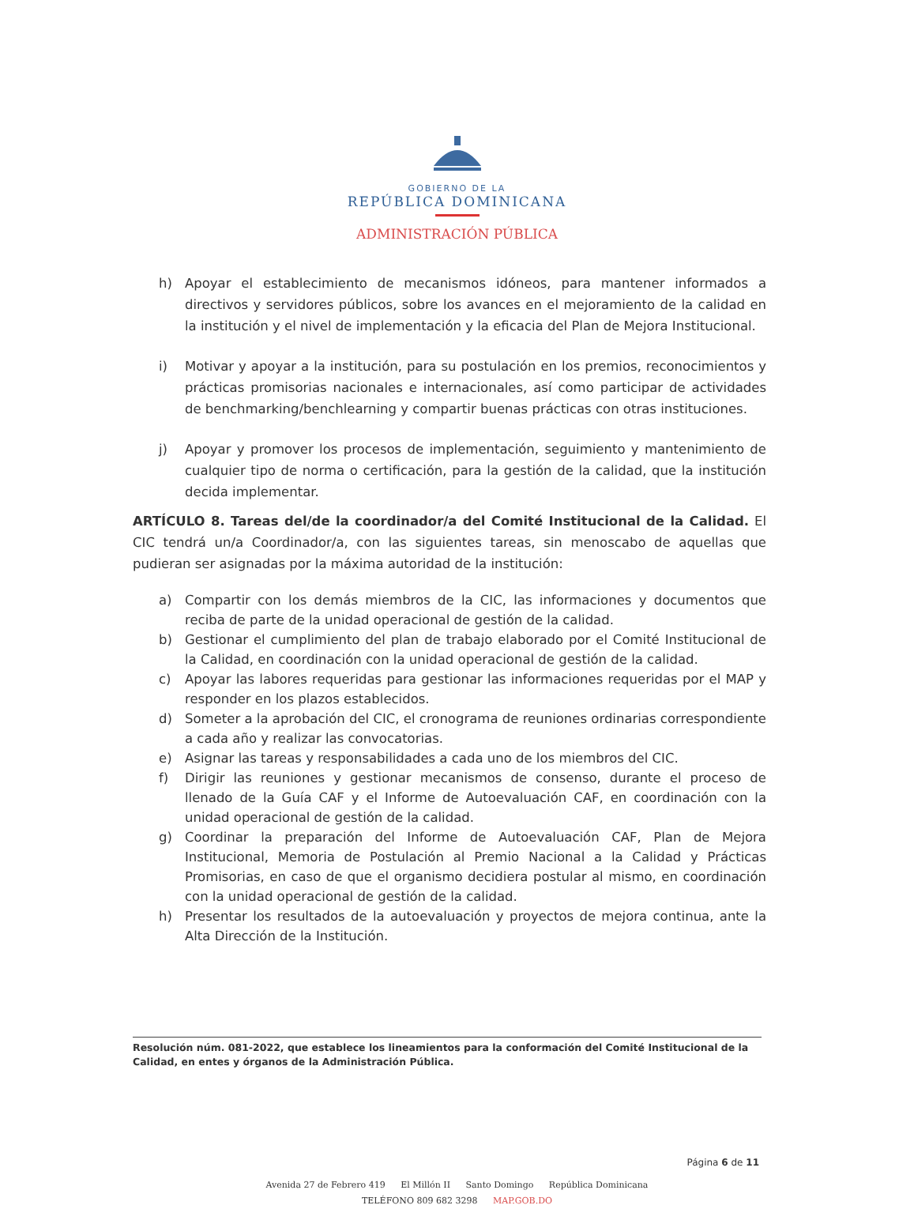GOBIERNO DE LA
REPÚBLICA DOMINICANA
ADMINISTRACIÓN PÚBLICA
h) Apoyar el establecimiento de mecanismos idóneos, para mantener informados a directivos y servidores públicos, sobre los avances en el mejoramiento de la calidad en la institución y el nivel de implementación y la eficacia del Plan de Mejora Institucional.
i) Motivar y apoyar a la institución, para su postulación en los premios, reconocimientos y prácticas promisorias nacionales e internacionales, así como participar de actividades de benchmarking/benchlearning y compartir buenas prácticas con otras instituciones.
j) Apoyar y promover los procesos de implementación, seguimiento y mantenimiento de cualquier tipo de norma o certificación, para la gestión de la calidad, que la institución decida implementar.
ARTÍCULO 8. Tareas del/de la coordinador/a del Comité Institucional de la Calidad. El CIC tendrá un/a Coordinador/a, con las siguientes tareas, sin menoscabo de aquellas que pudieran ser asignadas por la máxima autoridad de la institución:
a) Compartir con los demás miembros de la CIC, las informaciones y documentos que reciba de parte de la unidad operacional de gestión de la calidad.
b) Gestionar el cumplimiento del plan de trabajo elaborado por el Comité Institucional de la Calidad, en coordinación con la unidad operacional de gestión de la calidad.
c) Apoyar las labores requeridas para gestionar las informaciones requeridas por el MAP y responder en los plazos establecidos.
d) Someter a la aprobación del CIC, el cronograma de reuniones ordinarias correspondiente a cada año y realizar las convocatorias.
e) Asignar las tareas y responsabilidades a cada uno de los miembros del CIC.
f) Dirigir las reuniones y gestionar mecanismos de consenso, durante el proceso de llenado de la Guía CAF y el Informe de Autoevaluación CAF, en coordinación con la unidad operacional de gestión de la calidad.
g) Coordinar la preparación del Informe de Autoevaluación CAF, Plan de Mejora Institucional, Memoria de Postulación al Premio Nacional a la Calidad y Prácticas Promisorias, en caso de que el organismo decidiera postular al mismo, en coordinación con la unidad operacional de gestión de la calidad.
h) Presentar los resultados de la autoevaluación y proyectos de mejora continua, ante la Alta Dirección de la Institución.
Resolución núm. 081-2022, que establece los lineamientos para la conformación del Comité Institucional de la Calidad, en entes y órganos de la Administración Pública.
Página 6 de 11
Avenida 27 de Febrero 419 El Millón II Santo Domingo República Dominicana
TELÉFONO 809 682 3298 MAP.GOB.DO